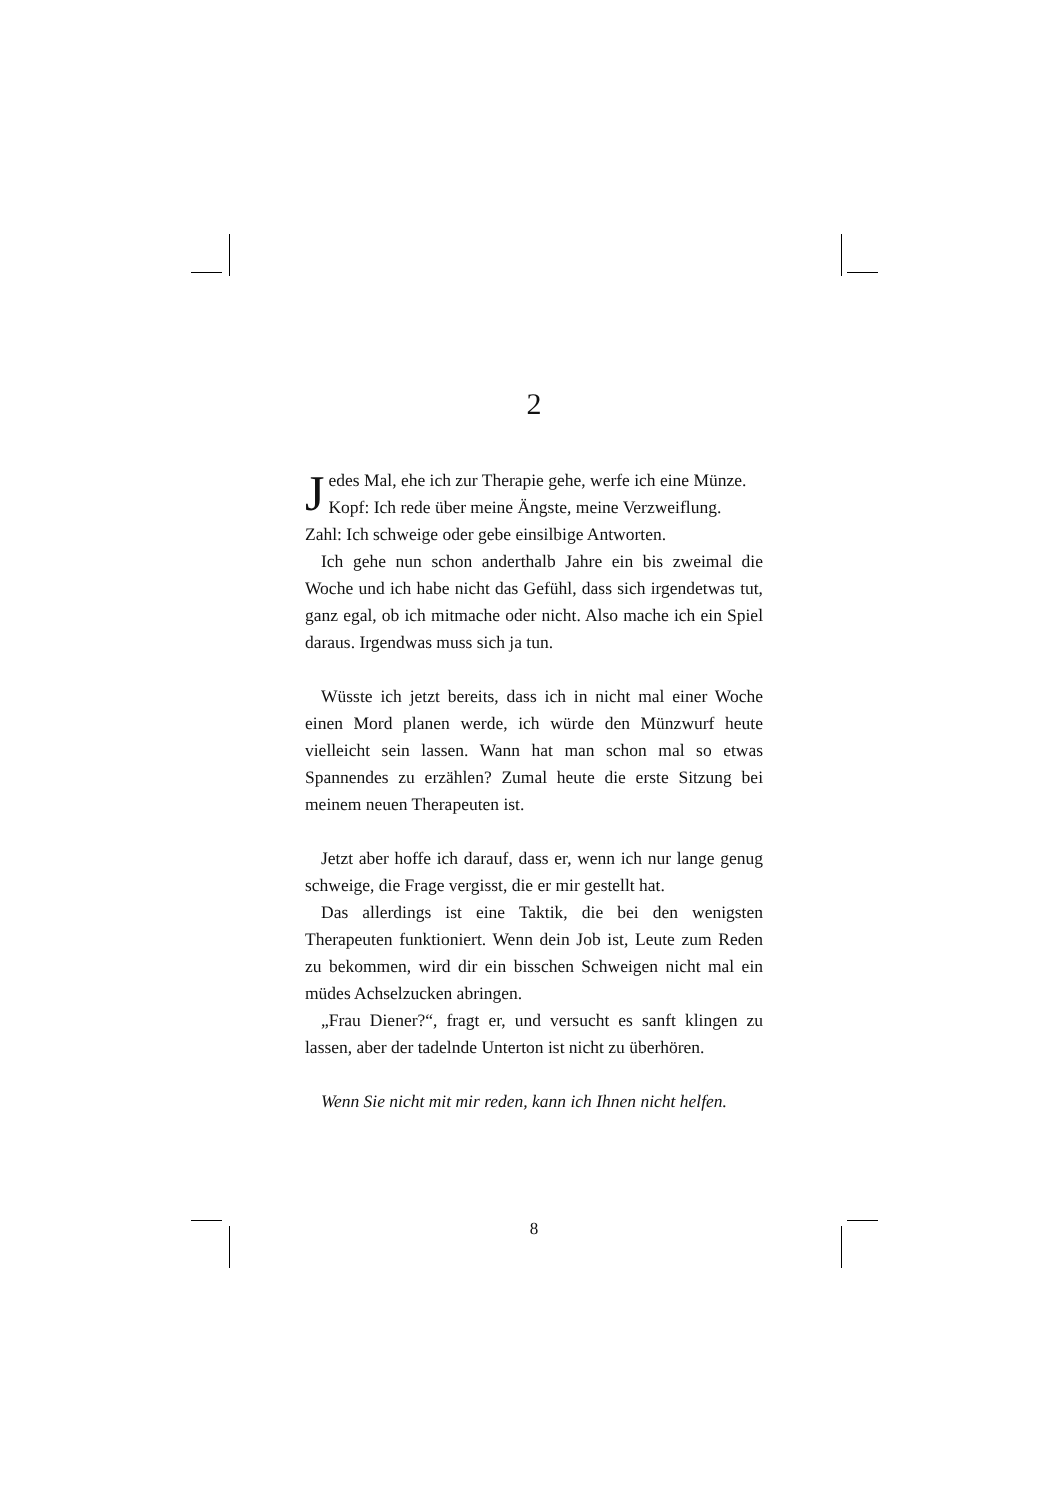2
Jedes Mal, ehe ich zur Therapie gehe, werfe ich eine Münze.
Kopf: Ich rede über meine Ängste, meine Verzweiflung.
Zahl: Ich schweige oder gebe einsilbige Antworten.
Ich gehe nun schon anderthalb Jahre ein bis zweimal die Woche und ich habe nicht das Gefühl, dass sich irgendetwas tut, ganz egal, ob ich mitmache oder nicht. Also mache ich ein Spiel daraus. Irgendwas muss sich ja tun.
Wüsste ich jetzt bereits, dass ich in nicht mal einer Woche einen Mord planen werde, ich würde den Münzwurf heute vielleicht sein lassen. Wann hat man schon mal so etwas Spannendes zu erzählen? Zumal heute die erste Sitzung bei meinem neuen Therapeuten ist.
Jetzt aber hoffe ich darauf, dass er, wenn ich nur lange genug schweige, die Frage vergisst, die er mir gestellt hat.
Das allerdings ist eine Taktik, die bei den wenigsten Therapeuten funktioniert. Wenn dein Job ist, Leute zum Reden zu bekommen, wird dir ein bisschen Schweigen nicht mal ein müdes Achselzucken abringen.
„Frau Diener?“, fragt er, und versucht es sanft klingen zu lassen, aber der tadelnde Unterton ist nicht zu überhören.
Wenn Sie nicht mit mir reden, kann ich Ihnen nicht helfen.
8